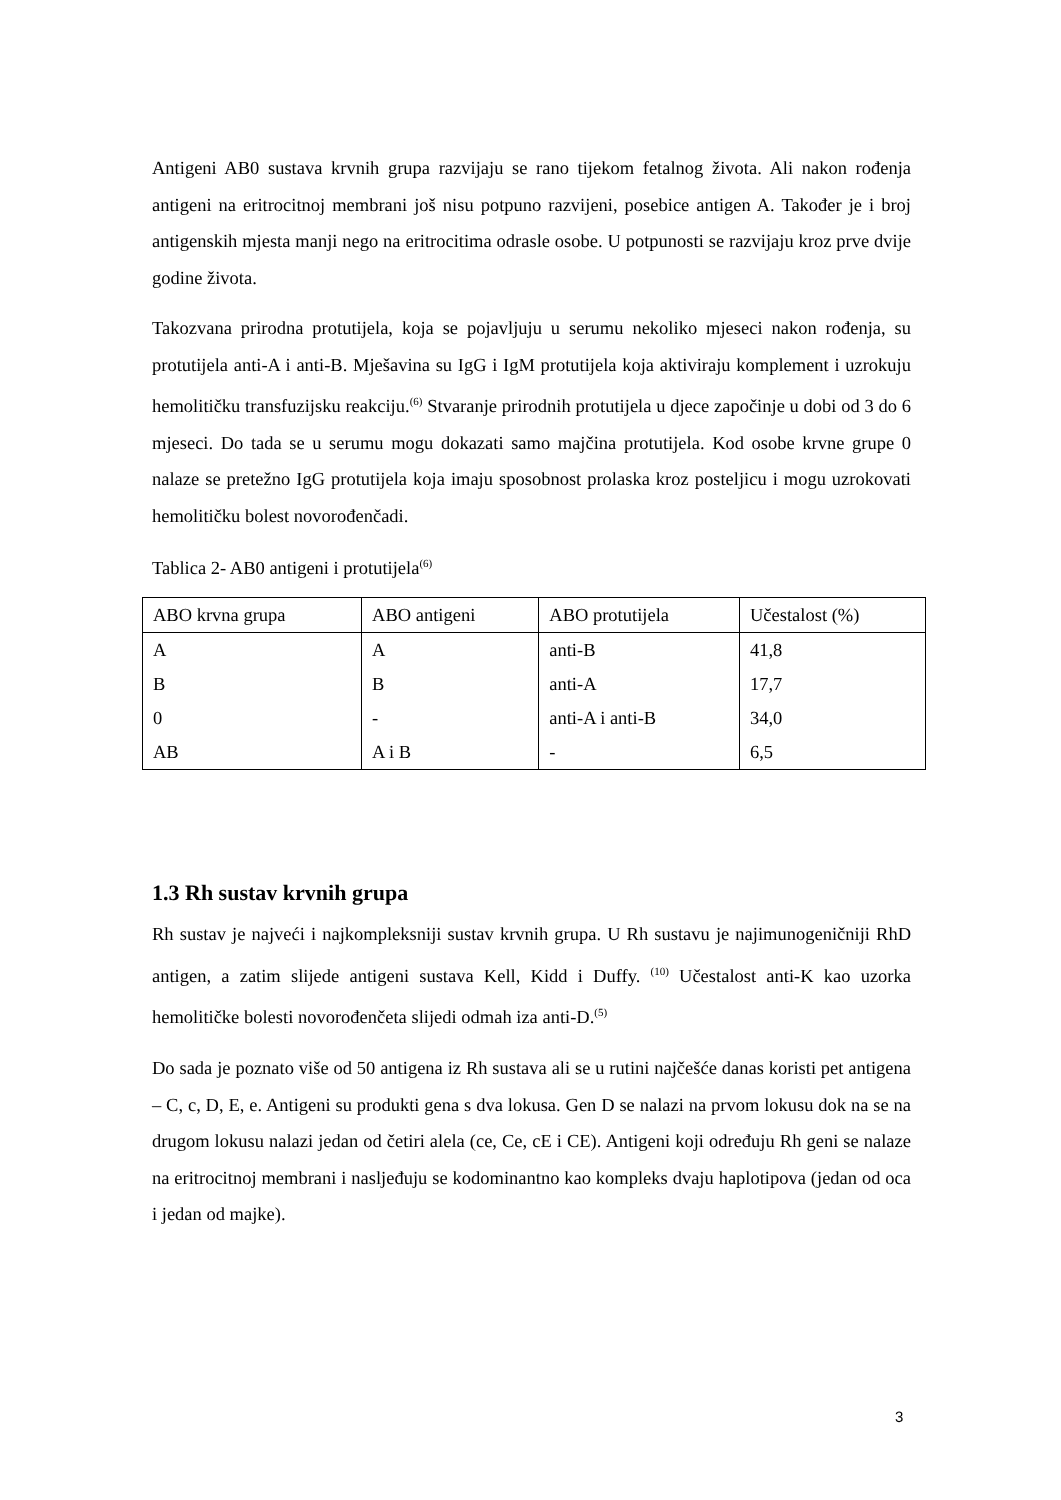Antigeni AB0 sustava krvnih grupa razvijaju se rano tijekom fetalnog života. Ali nakon rođenja antigeni na eritrocitnoj membrani još nisu potpuno razvijeni, posebice antigen A. Također je i broj antigenskih mjesta manji nego na eritrocitima odrasle osobe. U potpunosti se razvijaju kroz prve dvije godine života.
Takozvana prirodna protutijela, koja se pojavljuju u serumu nekoliko mjeseci nakon rođenja, su protutijela anti-A i anti-B. Mješavina su IgG i IgM protutijela koja aktiviraju komplement i uzrokuju hemolitičku transfuzijsku reakciju.<sup>(6)</sup> Stvaranje prirodnih protutijela u djece započinje u dobi od 3 do 6 mjeseci. Do tada se u serumu mogu dokazati samo majčina protutijela. Kod osobe krvne grupe 0 nalaze se pretežno IgG protutijela koja imaju sposobnost prolaska kroz posteljicu i mogu uzrokovati hemolitičku bolest novorođenčadi.
Tablica 2- AB0 antigeni i protutijela<sup>(6)</sup>
| ABO krvna grupa | ABO antigeni | ABO protutijela | Učestalost (%) |
| --- | --- | --- | --- |
| A | A | anti-B | 41,8 |
| B | B | anti-A | 17,7 |
| 0 | - | anti-A i anti-B | 34,0 |
| AB | A i B | - | 6,5 |
1.3 Rh sustav krvnih grupa
Rh sustav je najveći i najkompleksniji sustav krvnih grupa. U Rh sustavu je najimunogeničniji RhD antigen, a zatim slijede antigeni sustava Kell, Kidd i Duffy. <sup>(10)</sup> Učestalost anti-K kao uzorka hemolitičke bolesti novorođenčeta slijedi odmah iza anti-D.<sup>(5)</sup>
Do sada je poznato više od 50 antigena iz Rh sustava ali se u rutini najčešće danas koristi pet antigena – C, c, D, E, e. Antigeni su produkti gena s dva lokusa. Gen D se nalazi na prvom lokusu dok na se na drugom lokusu nalazi jedan od četiri alela (ce, Ce, cE i CE). Antigeni koji određuju Rh geni se nalaze na eritrocitnoj membrani i nasljeđuju se kodominantno kao kompleks dvaju haplotipova (jedan od oca i jedan od majke).
3